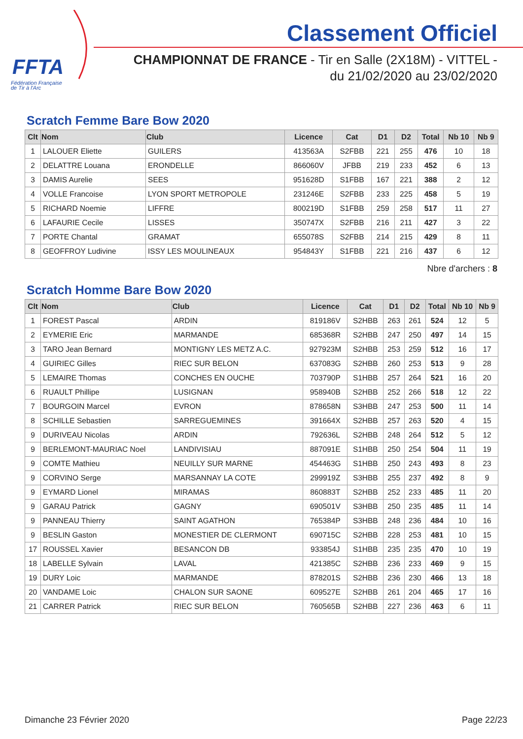FFTA
Fédération Française
de Tir à l'Arc
Classement Officiel
CHAMPIONNAT DE FRANCE - Tir en Salle (2X18M) - VITTEL -
du 21/02/2020 au 23/02/2020
Scratch Femme Bare Bow 2020
| Clt | Nom | Club | Licence | Cat | D1 | D2 | Total | Nb 10 | Nb 9 |
| --- | --- | --- | --- | --- | --- | --- | --- | --- | --- |
| 1 | LALOUER Eliette | GUILERS | 413563A | S2FBB | 221 | 255 | 476 | 10 | 18 |
| 2 | DELATTRE Louana | ERONDELLE | 866060V | JFBB | 219 | 233 | 452 | 6 | 13 |
| 3 | DAMIS Aurelie | SEES | 951628D | S1FBB | 167 | 221 | 388 | 2 | 12 |
| 4 | VOLLE Francoise | LYON SPORT METROPOLE | 231246E | S2FBB | 233 | 225 | 458 | 5 | 19 |
| 5 | RICHARD Noemie | LIFFRE | 800219D | S1FBB | 259 | 258 | 517 | 11 | 27 |
| 6 | LAFAURIE Cecile | LISSES | 350747X | S2FBB | 216 | 211 | 427 | 3 | 22 |
| 7 | PORTE Chantal | GRAMAT | 655078S | S2FBB | 214 | 215 | 429 | 8 | 11 |
| 8 | GEOFFROY Ludivine | ISSY LES MOULINEAUX | 954843Y | S1FBB | 221 | 216 | 437 | 6 | 12 |
Nbre d'archers : 8
Scratch Homme Bare Bow 2020
| Clt | Nom | Club | Licence | Cat | D1 | D2 | Total | Nb 10 | Nb 9 |
| --- | --- | --- | --- | --- | --- | --- | --- | --- | --- |
| 1 | FOREST Pascal | ARDIN | 819186V | S2HBB | 263 | 261 | 524 | 12 | 5 |
| 2 | EYMERIE Eric | MARMANDE | 685368R | S2HBB | 247 | 250 | 497 | 14 | 15 |
| 3 | TARO Jean Bernard | MONTIGNY LES METZ A.C. | 927923M | S2HBB | 253 | 259 | 512 | 16 | 17 |
| 4 | GUIRIEC Gilles | RIEC SUR BELON | 637083G | S2HBB | 260 | 253 | 513 | 9 | 28 |
| 5 | LEMAIRE Thomas | CONCHES EN OUCHE | 703790P | S1HBB | 257 | 264 | 521 | 16 | 20 |
| 6 | RUAULT Phillipe | LUSIGNAN | 958940B | S2HBB | 252 | 266 | 518 | 12 | 22 |
| 7 | BOURGOIN Marcel | EVRON | 878658N | S3HBB | 247 | 253 | 500 | 11 | 14 |
| 8 | SCHILLE Sebastien | SARREGUEMINES | 391664X | S2HBB | 257 | 263 | 520 | 4 | 15 |
| 9 | DURIVEAU Nicolas | ARDIN | 792636L | S2HBB | 248 | 264 | 512 | 5 | 12 |
| 9 | BERLEMONT-MAURIAC Noel | LANDIVISIAU | 887091E | S1HBB | 250 | 254 | 504 | 11 | 19 |
| 9 | COMTE Mathieu | NEUILLY SUR MARNE | 454463G | S1HBB | 250 | 243 | 493 | 8 | 23 |
| 9 | CORVINO Serge | MARSANNAY LA COTE | 299919Z | S3HBB | 255 | 237 | 492 | 8 | 9 |
| 9 | EYMARD Lionel | MIRAMAS | 860883T | S2HBB | 252 | 233 | 485 | 11 | 20 |
| 9 | GARAU Patrick | GAGNY | 690501V | S3HBB | 250 | 235 | 485 | 11 | 14 |
| 9 | PANNEAU Thierry | SAINT AGATHON | 765384P | S3HBB | 248 | 236 | 484 | 10 | 16 |
| 9 | BESLIN Gaston | MONESTIER DE CLERMONT | 690715C | S2HBB | 228 | 253 | 481 | 10 | 15 |
| 17 | ROUSSEL Xavier | BESANCON DB | 933854J | S1HBB | 235 | 235 | 470 | 10 | 19 |
| 18 | LABELLE Sylvain | LAVAL | 421385C | S2HBB | 236 | 233 | 469 | 9 | 15 |
| 19 | DURY Loic | MARMANDE | 878201S | S2HBB | 236 | 230 | 466 | 13 | 18 |
| 20 | VANDAME Loic | CHALON SUR SAONE | 609527E | S2HBB | 261 | 204 | 465 | 17 | 16 |
| 21 | CARRER Patrick | RIEC SUR BELON | 760565B | S2HBB | 227 | 236 | 463 | 6 | 11 |
Dimanche 23 Février 2020 Page 22/23